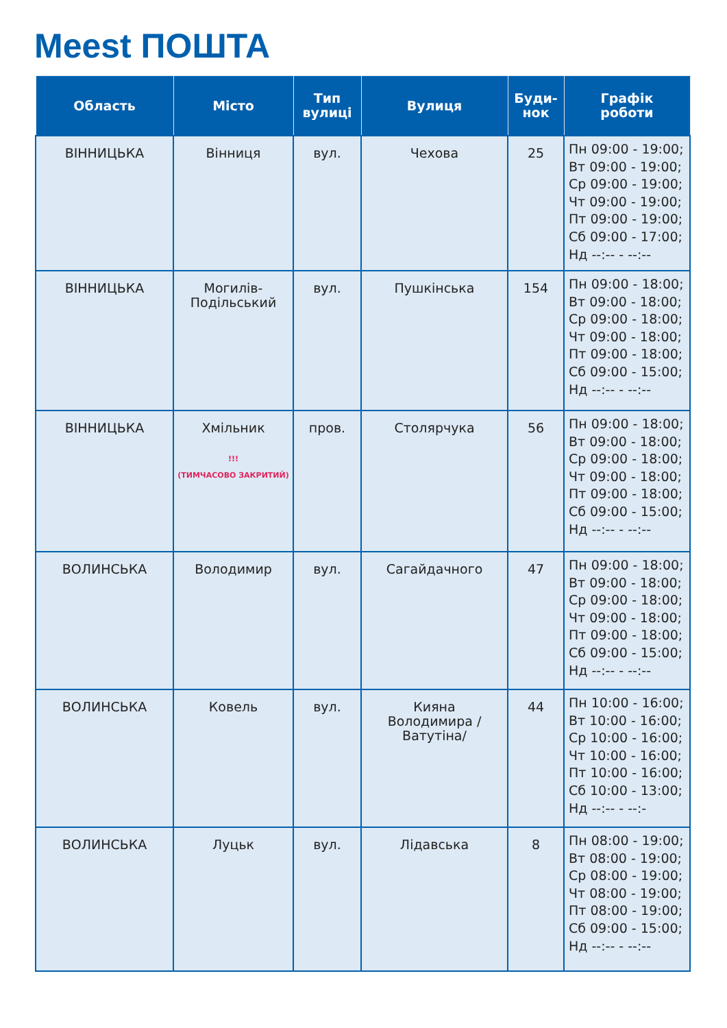Meest ПОШТА
| Область | Місто | Тип вулиці | Вулиця | Буди- нок | Графік роботи |
| --- | --- | --- | --- | --- | --- |
| ВІННИЦЬКА | Вінниця | вул. | Чехова | 25 | Пн 09:00 - 19:00; Вт 09:00 - 19:00; Ср 09:00 - 19:00; Чт 09:00 - 19:00; Пт 09:00 - 19:00; Сб 09:00 - 17:00; Нд --:-- - --:-- |
| ВІННИЦЬКА | Могилів- Подільський | вул. | Пушкінська | 154 | Пн 09:00 - 18:00; Вт 09:00 - 18:00; Ср 09:00 - 18:00; Чт 09:00 - 18:00; Пт 09:00 - 18:00; Сб 09:00 - 15:00; Нд --:-- - --:-- |
| ВІННИЦЬКА | Хмільник !!! (ТИМЧАСОВО ЗАКРИТИЙ) | пров. | Столярчука | 56 | Пн 09:00 - 18:00; Вт 09:00 - 18:00; Ср 09:00 - 18:00; Чт 09:00 - 18:00; Пт 09:00 - 18:00; Сб 09:00 - 15:00; Нд --:-- - --:-- |
| ВОЛИНСЬКА | Володимир | вул. | Сагайдачного | 47 | Пн 09:00 - 18:00; Вт 09:00 - 18:00; Ср 09:00 - 18:00; Чт 09:00 - 18:00; Пт 09:00 - 18:00; Сб 09:00 - 15:00; Нд --:-- - --:-- |
| ВОЛИНСЬКА | Ковель | вул. | Кияна Володимира / Ватутіна/ | 44 | Пн 10:00 - 16:00; Вт 10:00 - 16:00; Ср 10:00 - 16:00; Чт 10:00 - 16:00; Пт 10:00 - 16:00; Сб 10:00 - 13:00; Нд --:-- - --:- |
| ВОЛИНСЬКА | Луцьк | вул. | Лідавська | 8 | Пн 08:00 - 19:00; Вт 08:00 - 19:00; Ср 08:00 - 19:00; Чт 08:00 - 19:00; Пт 08:00 - 19:00; Сб 09:00 - 15:00; Нд --:-- - --:-- |